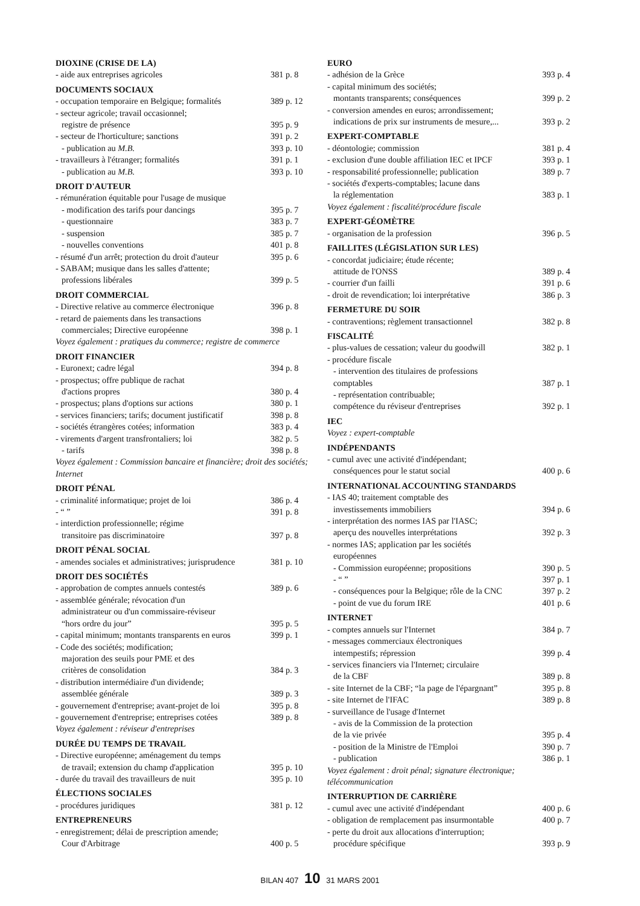DIOXINE (CRISE DE LA)
- aide aux entreprises agricoles 381 p. 8
DOCUMENTS SOCIAUX
- occupation temporaire en Belgique; formalités 389 p. 12
- secteur agricole; travail occasionnel;
registre de présence 395 p. 9
- secteur de l'horticulture; sanctions 391 p. 2
- publication au M.B. 393 p. 10
- travailleurs à l'étranger; formalités 391 p. 1
- publication au M.B. 393 p. 10
DROIT D'AUTEUR
- rémunération équitable pour l'usage de musique
- modification des tarifs pour dancings 395 p. 7
- questionnaire 383 p. 7
- suspension 385 p. 7
- nouvelles conventions 401 p. 8
- résumé d'un arrêt; protection du droit d'auteur 395 p. 6
- SABAM; musique dans les salles d'attente;
professions libérales 399 p. 5
DROIT COMMERCIAL
- Directive relative au commerce électronique 396 p. 8
- retard de paiements dans les transactions
commerciales; Directive européenne 398 p. 1
Voyez également : pratiques du commerce; registre de commerce
DROIT FINANCIER
- Euronext; cadre légal 394 p. 8
- prospectus; offre publique de rachat
d'actions propres 380 p. 4
- prospectus; plans d'options sur actions 380 p. 1
- services financiers; tarifs; document justificatif 398 p. 8
- sociétés étrangères cotées; information 383 p. 4
- virements d'argent transfrontaliers; loi 382 p. 5
- tarifs 398 p. 8
Voyez également : Commission bancaire et financière; droit des sociétés; Internet
DROIT PÉNAL
- criminalité informatique; projet de loi 386 p. 4
- “ ” 391 p. 8
- interdiction professionnelle; régime
transitoire pas discriminatoire 397 p. 8
DROIT PÉNAL SOCIAL
- amendes sociales et administratives; jurisprudence 381 p. 10
DROIT DES SOCIÉTÉS
- approbation de comptes annuels contestés 389 p. 6
- assemblée générale; révocation d'un
administrateur ou d'un commissaire-réviseur
“hors ordre du jour” 395 p. 5
- capital minimum; montants transparents en euros 399 p. 1
- Code des sociétés; modification;
majoration des seuils pour PME et des
critères de consolidation 384 p. 3
- distribution intermédiaire d'un dividende;
assemblée générale 389 p. 3
- gouvernement d'entreprise; avant-projet de loi 395 p. 8
- gouvernement d'entreprise; entreprises cotées 389 p. 8
Voyez également : réviseur d'entreprises
DURÉE DU TEMPS DE TRAVAIL
- Directive européenne; aménagement du temps
de travail; extension du champ d'application 395 p. 10
- durée du travail des travailleurs de nuit 395 p. 10
ÉLECTIONS SOCIALES
- procédures juridiques 381 p. 12
ENTREPRENEURS
- enregistrement; délai de prescription amende;
Cour d'Arbitrage 400 p. 5
EURO
- adhésion de la Grèce 393 p. 4
- capital minimum des sociétés;
montants transparents; conséquences 399 p. 2
- conversion amendes en euros; arrondissement;
indications de prix sur instruments de mesure,... 393 p. 2
EXPERT-COMPTABLE
- déontologie; commission 381 p. 4
- exclusion d'une double affiliation IEC et IPCF 393 p. 1
- responsabilité professionnelle; publication 389 p. 7
- sociétés d'experts-comptables; lacune dans
la réglementation 383 p. 1
Voyez également : fiscalité/procédure fiscale
EXPERT-GÉOMÈTRE
- organisation de la profession 396 p. 5
FAILLITES (LÉGISLATION SUR LES)
- concordat judiciaire; étude récente;
attitude de l'ONSS 389 p. 4
- courrier d'un failli 391 p. 6
- droit de revendication; loi interprétative 386 p. 3
FERMETURE DU SOIR
- contraventions; règlement transactionnel 382 p. 8
FISCALITÉ
- plus-values de cessation; valeur du goodwill 382 p. 1
- procédure fiscale
- intervention des titulaires de professions
comptables 387 p. 1
- représentation contribuable;
compétence du réviseur d'entreprises 392 p. 1
IEC
Voyez : expert-comptable
INDÉPENDANTS
- cumul avec une activité d'indépendant;
conséquences pour le statut social 400 p. 6
INTERNATIONAL ACCOUNTING STANDARDS
- IAS 40; traitement comptable des
investissements immobiliers 394 p. 6
- interprétation des normes IAS par l'IASC;
aperçu des nouvelles interprétations 392 p. 3
- normes IAS; application par les sociétés
européennes
- Commission européenne; propositions 390 p. 5
- “ ” 397 p. 1
- conséquences pour la Belgique; rôle de la CNC 397 p. 2
- point de vue du forum IRE 401 p. 6
INTERNET
- comptes annuels sur l'Internet 384 p. 7
- messages commerciaux électroniques
intempestifs; répression 399 p. 4
- services financiers via l'Internet; circulaire
de la CBF 389 p. 8
- site Internet de la CBF; “la page de l'épargnant” 395 p. 8
- site Internet de l'IFAC 389 p. 8
- surveillance de l'usage d'Internet
- avis de la Commission de la protection
de la vie privée 395 p. 4
- position de la Ministre de l'Emploi 390 p. 7
- publication 386 p. 1
Voyez également : droit pénal; signature électronique; télécommunication
INTERRUPTION DE CARRIÈRE
- cumul avec une activité d'indépendant 400 p. 6
- obligation de remplacement pas insurmontable 400 p. 7
- perte du droit aux allocations d'interruption;
procédure spécifique 393 p. 9
BILAN 407 10 31 MARS 2001